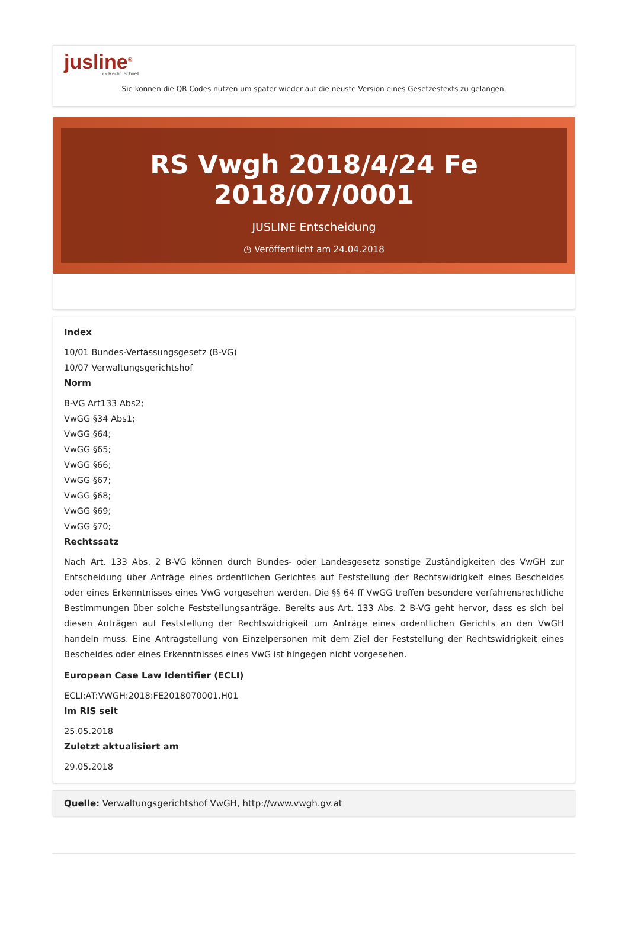jusline<sup>®</sup>
»» Recht. Schnell
Sie können die QR Codes nützen um später wieder auf die neuste Version eines Gesetzestexts zu gelangen.
RS Vwgh 2018/4/24 Fe 2018/07/0001
JUSLINE Entscheidung
◷ Veröffentlicht am 24.04.2018
Index
10/01 Bundes-Verfassungsgesetz (B-VG)
10/07 Verwaltungsgerichtshof
Norm
B-VG Art133 Abs2;
VwGG §34 Abs1;
VwGG §64;
VwGG §65;
VwGG §66;
VwGG §67;
VwGG §68;
VwGG §69;
VwGG §70;
Rechtssatz
Nach Art. 133 Abs. 2 B-VG können durch Bundes- oder Landesgesetz sonstige Zuständigkeiten des VwGH zur Entscheidung über Anträge eines ordentlichen Gerichtes auf Feststellung der Rechtswidrigkeit eines Bescheides oder eines Erkenntnisses eines VwG vorgesehen werden. Die §§ 64 ff VwGG treffen besondere verfahrensrechtliche Bestimmungen über solche Feststellungsanträge. Bereits aus Art. 133 Abs. 2 B-VG geht hervor, dass es sich bei diesen Anträgen auf Feststellung der Rechtswidrigkeit um Anträge eines ordentlichen Gerichts an den VwGH handeln muss. Eine Antragstellung von Einzelpersonen mit dem Ziel der Feststellung der Rechtswidrigkeit eines Bescheides oder eines Erkenntnisses eines VwG ist hingegen nicht vorgesehen.
European Case Law Identifier (ECLI)
ECLI:AT:VWGH:2018:FE2018070001.H01
Im RIS seit
25.05.2018
Zuletzt aktualisiert am
29.05.2018
Quelle: Verwaltungsgerichtshof VwGH, http://www.vwgh.gv.at